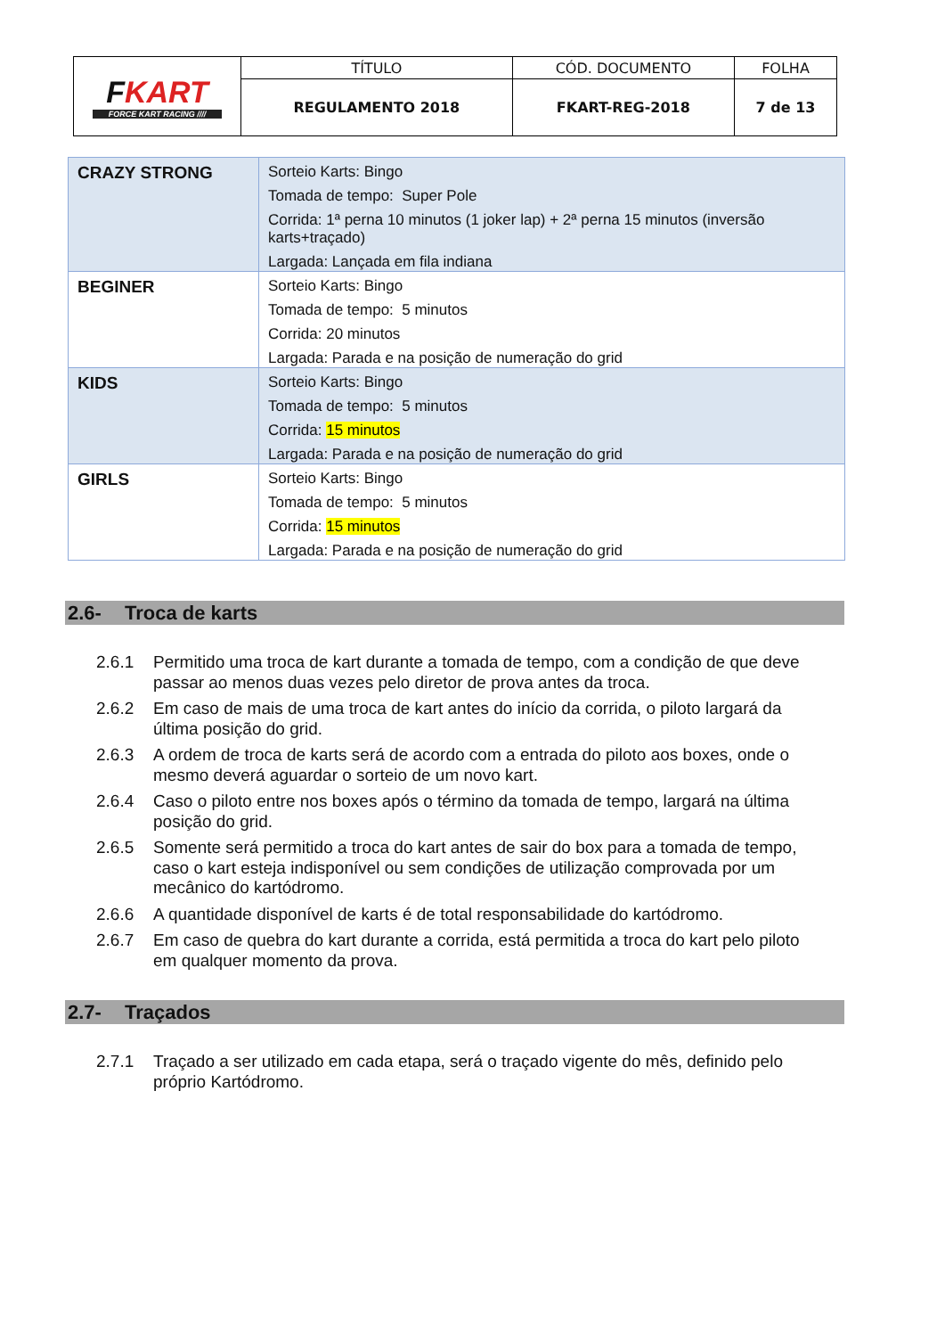| F KART FORCE KART RACING //// | TÍTULO | CÓD. DOCUMENTO | FOLHA |
| | REGULAMENTO 2018 | FKART-REG-2018 | 7 de 13 |
| CRAZY STRONG | Sorteio Karts: Bingo Tomada de tempo: Super Pole Corrida: 1ª perna 10 minutos (1 joker lap) + 2ª perna 15 minutos (inversão karts+traçado) Largada: Lançada em fila indiana |
| BEGINER | Sorteio Karts: Bingo Tomada de tempo: 5 minutos Corrida: 20 minutos Largada: Parada e na posição de numeração do grid |
| KIDS | Sorteio Karts: Bingo Tomada de tempo: 5 minutos Corrida: 15 minutos Largada: Parada e na posição de numeração do grid |
| GIRLS | Sorteio Karts: Bingo Tomada de tempo: 5 minutos Corrida: 15 minutos Largada: Parada e na posição de numeração do grid |
2.6- Troca de karts
2.6.1 Permitido uma troca de kart durante a tomada de tempo, com a condição de que deve passar ao menos duas vezes pelo diretor de prova antes da troca.
2.6.2 Em caso de mais de uma troca de kart antes do início da corrida, o piloto largará da última posição do grid.
2.6.3 A ordem de troca de karts será de acordo com a entrada do piloto aos boxes, onde o mesmo deverá aguardar o sorteio de um novo kart.
2.6.4 Caso o piloto entre nos boxes após o término da tomada de tempo, largará na última posição do grid.
2.6.5 Somente será permitido a troca do kart antes de sair do box para a tomada de tempo, caso o kart esteja indisponível ou sem condições de utilização comprovada por um mecânico do kartódromo.
2.6.6 A quantidade disponível de karts é de total responsabilidade do kartódromo.
2.6.7 Em caso de quebra do kart durante a corrida, está permitida a troca do kart pelo piloto em qualquer momento da prova.
2.7- Traçados
2.7.1 Traçado a ser utilizado em cada etapa, será o traçado vigente do mês, definido pelo próprio Kartódromo.